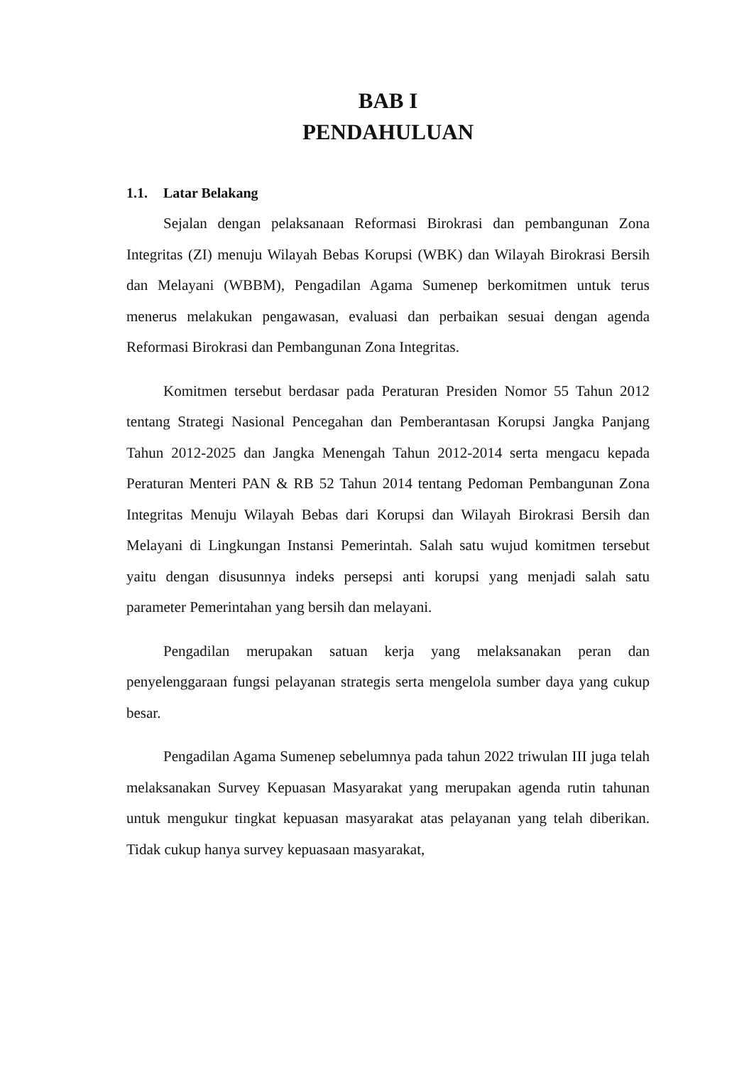BAB I
PENDAHULUAN
1.1. Latar Belakang
Sejalan dengan pelaksanaan Reformasi Birokrasi dan pembangunan Zona Integritas (ZI) menuju Wilayah Bebas Korupsi (WBK) dan Wilayah Birokrasi Bersih dan Melayani (WBBM), Pengadilan Agama Sumenep berkomitmen untuk terus menerus melakukan pengawasan, evaluasi dan perbaikan sesuai dengan agenda Reformasi Birokrasi dan Pembangunan Zona Integritas.
Komitmen tersebut berdasar pada Peraturan Presiden Nomor 55 Tahun 2012 tentang Strategi Nasional Pencegahan dan Pemberantasan Korupsi Jangka Panjang Tahun 2012-2025 dan Jangka Menengah Tahun 2012-2014 serta mengacu kepada Peraturan Menteri PAN & RB 52 Tahun 2014 tentang Pedoman Pembangunan Zona Integritas Menuju Wilayah Bebas dari Korupsi dan Wilayah Birokrasi Bersih dan Melayani di Lingkungan Instansi Pemerintah. Salah satu wujud komitmen tersebut yaitu dengan disusunnya indeks persepsi anti korupsi yang menjadi salah satu parameter Pemerintahan yang bersih dan melayani.
Pengadilan merupakan satuan kerja yang melaksanakan peran dan penyelenggaraan fungsi pelayanan strategis serta mengelola sumber daya yang cukup besar.
Pengadilan Agama Sumenep sebelumnya pada tahun 2022 triwulan III juga telah melaksanakan Survey Kepuasan Masyarakat yang merupakan agenda rutin tahunan untuk mengukur tingkat kepuasan masyarakat atas pelayanan yang telah diberikan. Tidak cukup hanya survey kepuasaan masyarakat,